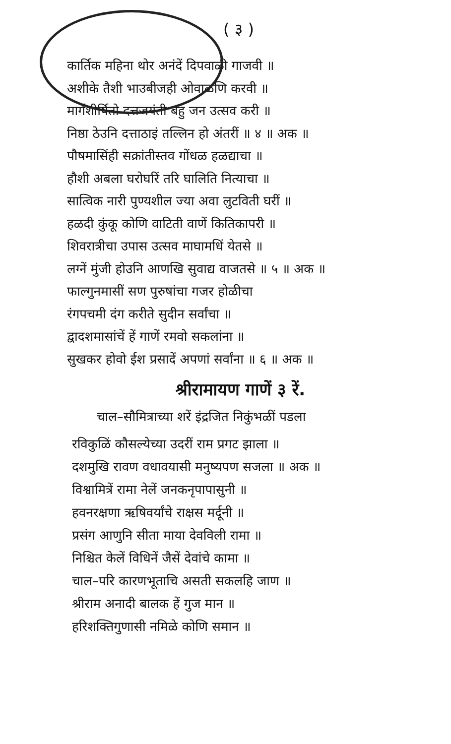( ३ )
कार्तिक महिना थोर अनंदें दिपवाळी गाजवी ॥
अशीके तैशी भाउबीजही ओवाळणि करवी ॥
मार्गशीर्षितो दत्तजयंती बहु जन उत्सव करी ॥
निष्ठा ठेउनि दत्ताठाइं तल्लिन हो अंतरीं ॥ ४ ॥ अक ॥
पौषमासिंही सक्रांतीस्तव गोंधळ हळद्याचा ॥
हौशी अबला घरोघरिं तरि घालिति नित्याचा ॥
सात्विक नारी पुण्यशील ज्या अवा लुटविती घरीं ॥
हळदी कुंकू कोणि वाटिती वाणें कितिकापरी ॥
शिवरात्रीचा उपास उत्सव माघामधिं येतसे ॥
लग्नें मुंजी होउनि आणखि सुवाद्य वाजतसे ॥ ५ ॥ अक ॥
फाल्गुनमासीं सण पुरुषांचा गजर होळीचा
रंगपचमी दंग करीते सुदीन सर्वांचा ॥
द्वादशमासांचें हें गाणें रमवो सकलांना ॥
सुखकर होवो ईश प्रसादें अपणां सर्वांना ॥ ६ ॥ अक ॥
श्रीरामायण गाणें ३ रें.
चाल–सौमित्राच्या शरें इंद्रजित निकुंभळीं पडला
रविकुळिं कौसल्येच्या उदरीं राम प्रगट झाला ॥
दशमुखि रावण वधावयासी मनुष्यपण सजला ॥ अक ॥
विश्वामित्रें रामा नेलें जनकनृपापासुनी ॥
हवनरक्षणा ऋषिवर्यांचे राक्षस मर्दूनी ॥
प्रसंग आणुनि सीता माया देवविली रामा ॥
निश्चित केलें विधिनें जैसें देवांचे कामा ॥
चाल–परि कारणभूताचि असती सकलहि जाण ॥
श्रीराम अनादी बालक हें गुज मान ॥
हरिशक्तिगुणासी नमिळे कोणि समान ॥